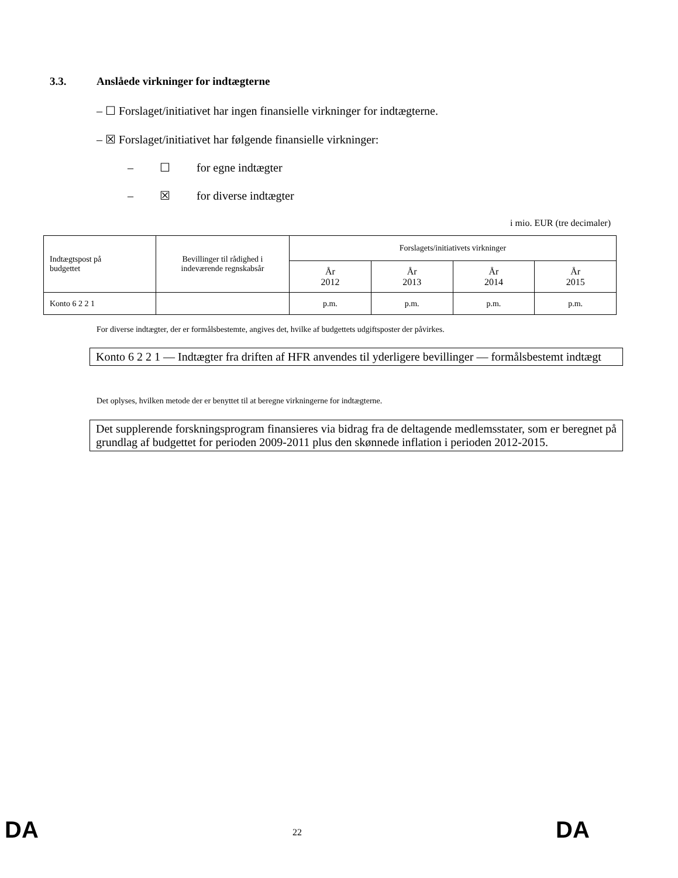3.3. Anslåede virkninger for indtægterne
– ☐ Forslaget/initiativet har ingen finansielle virkninger for indtægterne.
– ☒ Forslaget/initiativet har følgende finansielle virkninger:
– ☐ for egne indtægter
– ☒ for diverse indtægter
i mio. EUR (tre decimaler)
| Indtægtspost på budgettet | Bevillinger til rådighed i indeværende regnskabsår | Forslagets/initiativets virkninger | | | |
| --- | --- | --- | --- | --- | --- |
| | | År 2012 | År 2013 | År 2014 | År 2015 |
| Konto 6 2 2 1 | | p.m. | p.m. | p.m. | p.m. |
For diverse indtægter, der er formålsbestemte, angives det, hvilke af budgettets udgiftsposter der påvirkes.
Konto 6 2 2 1 — Indtægter fra driften af HFR anvendes til yderligere bevillinger — formålsbestemt indtægt
Det oplyses, hvilken metode der er benyttet til at beregne virkningerne for indtægterne.
Det supplerende forskningsprogram finansieres via bidrag fra de deltagende medlemsstater, som er beregnet på grundlag af budgettet for perioden 2009-2011 plus den skønnede inflation i perioden 2012-2015.
DA 22 DA